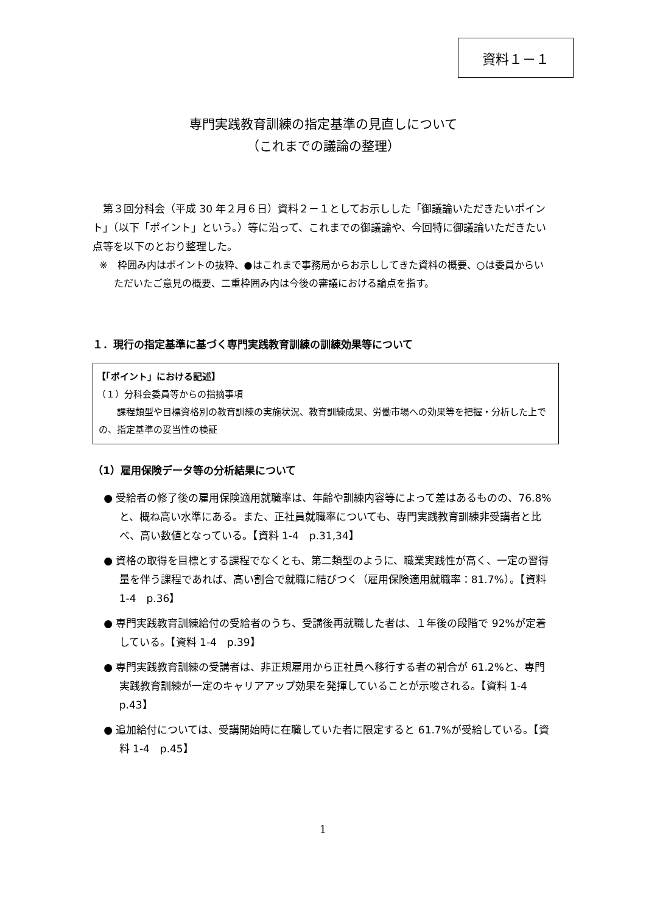資料１－１
専門実践教育訓練の指定基準の見直しについて
（これまでの議論の整理）
第３回分科会（平成 30 年２月６日）資料２－１としてお示しした「御議論いただきたいポイント」（以下「ポイント」という。）等に沿って、これまでの御議論や、今回特に御議論いただきたい点等を以下のとおり整理した。
※　枠囲み内はポイントの抜粋、●はこれまで事務局からお示ししてきた資料の概要、○は委員からいただいたご意見の概要、二重枠囲み内は今後の審議における論点を指す。
１．現行の指定基準に基づく専門実践教育訓練の訓練効果等について
【「ポイント」における記述】
（１）分科会委員等からの指摘事項
課程類型や目標資格別の教育訓練の実施状況、教育訓練成果、労働市場への効果等を把握・分析した上での、指定基準の妥当性の検証
（1）雇用保険データ等の分析結果について
● 受給者の修了後の雇用保険適用就職率は、年齢や訓練内容等によって差はあるものの、76.8%と、概ね高い水準にある。また、正社員就職率についても、専門実践教育訓練非受講者と比べ、高い数値となっている。【資料 1-4　p.31,34】
● 資格の取得を目標とする課程でなくとも、第二類型のように、職業実践性が高く、一定の習得量を伴う課程であれば、高い割合で就職に結びつく（雇用保険適用就職率：81.7%）。【資料 1-4　p.36】
● 専門実践教育訓練給付の受給者のうち、受講後再就職した者は、１年後の段階で 92%が定着している。【資料 1-4　p.39】
● 専門実践教育訓練の受講者は、非正規雇用から正社員へ移行する者の割合が 61.2%と、専門実践教育訓練が一定のキャリアアップ効果を発揮していることが示唆される。【資料 1-4　p.43】
● 追加給付については、受講開始時に在職していた者に限定すると 61.7%が受給している。【資料 1-4　p.45】
1